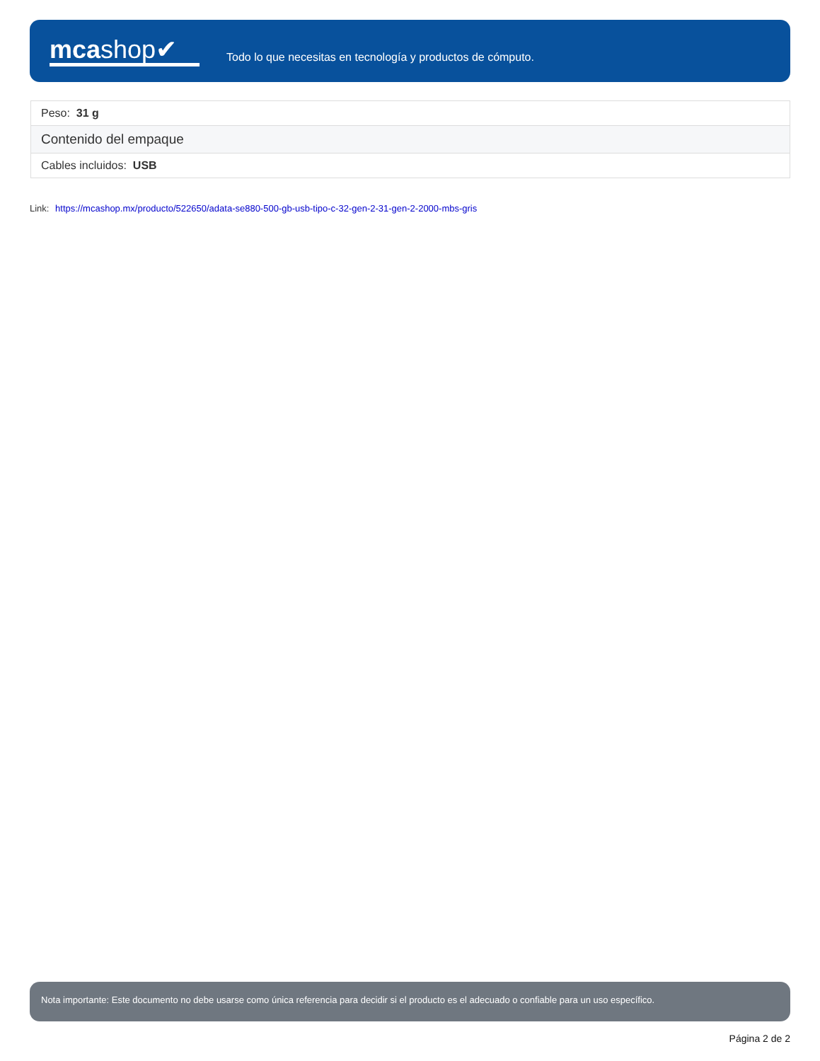mcashop✔
Todo lo que necesitas en tecnología y productos de cómputo.
| Peso: 31 g |
| Contenido del empaque |
| Cables incluidos: USB |
Link: https://mcashop.mx/producto/522650/adata-se880-500-gb-usb-tipo-c-32-gen-2-31-gen-2-2000-mbs-gris
Nota importante: Este documento no debe usarse como única referencia para decidir si el producto es el adecuado o confiable para un uso específico.
Página 2 de 2